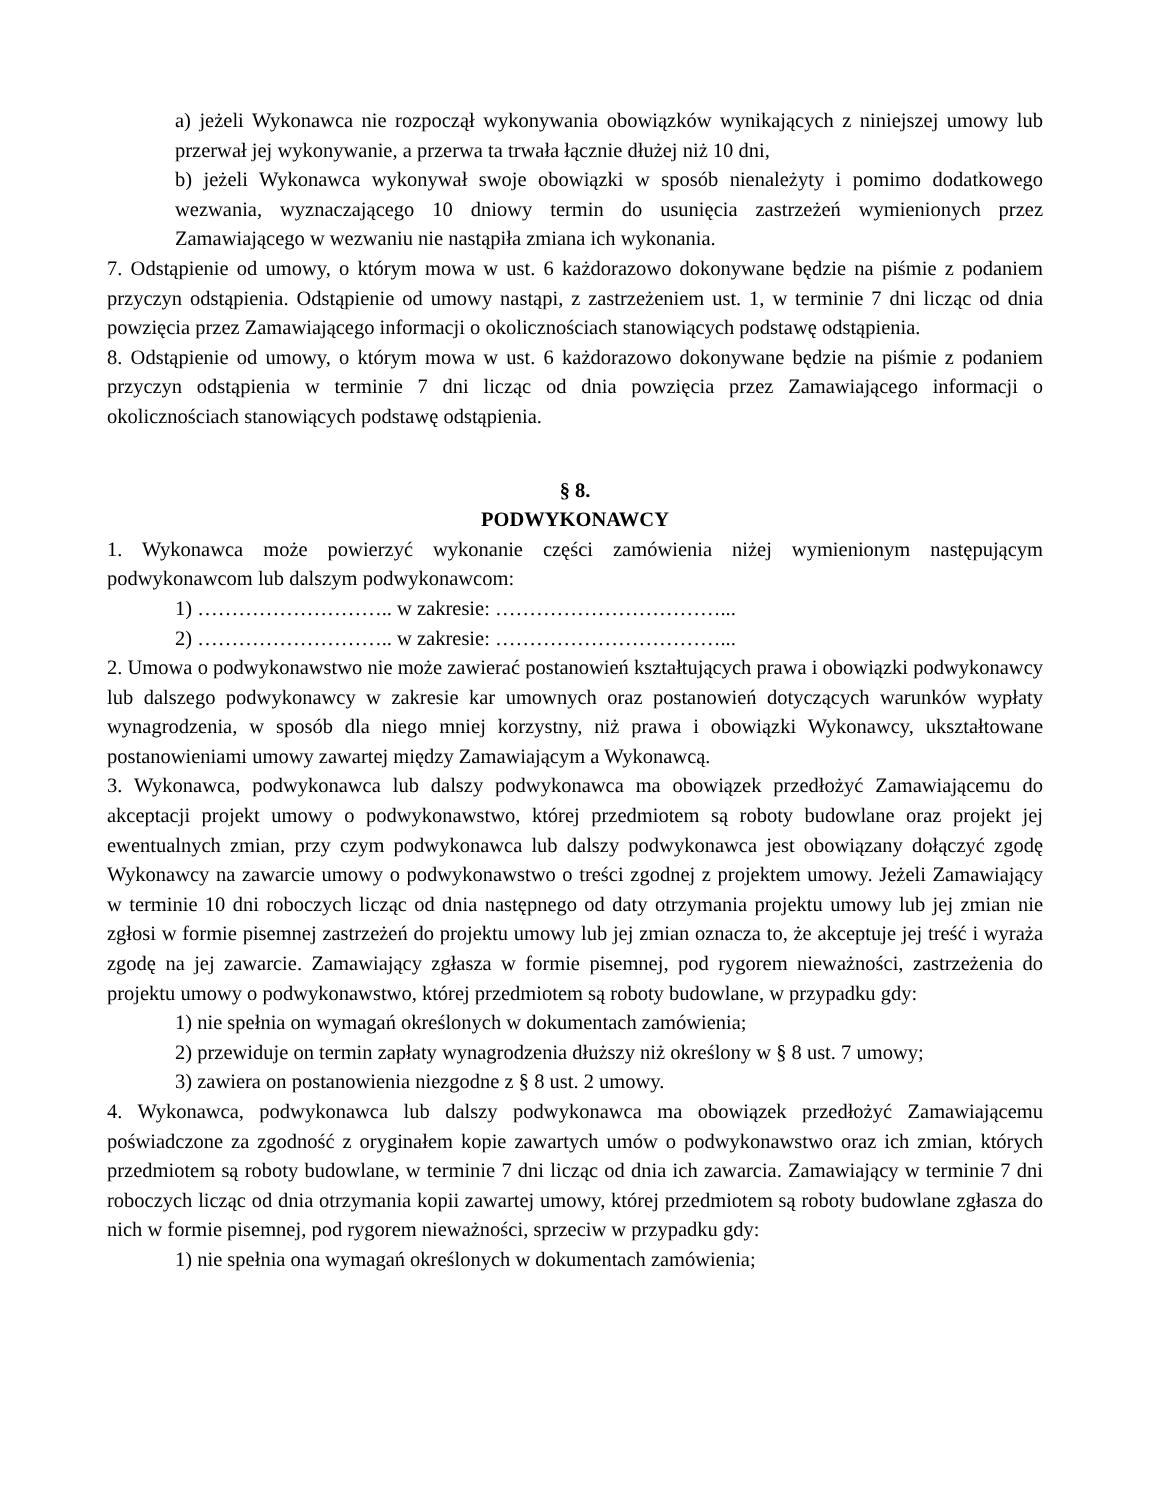a) jeżeli Wykonawca nie rozpoczął wykonywania obowiązków wynikających z niniejszej umowy lub przerwał jej wykonywanie, a przerwa ta trwała łącznie dłużej niż 10 dni,
b) jeżeli Wykonawca wykonywał swoje obowiązki w sposób nienależyty i pomimo dodatkowego wezwania, wyznaczającego 10 dniowy termin do usunięcia zastrzeżeń wymienionych przez Zamawiającego w wezwaniu nie nastąpiła zmiana ich wykonania.
7. Odstąpienie od umowy, o którym mowa w ust. 6 każdorazowo dokonywane będzie na piśmie z podaniem przyczyn odstąpienia. Odstąpienie od umowy nastąpi, z zastrzeżeniem ust. 1, w terminie 7 dni licząc od dnia powzięcia przez Zamawiającego informacji o okolicznościach stanowiących podstawę odstąpienia.
8. Odstąpienie od umowy, o którym mowa w ust. 6 każdorazowo dokonywane będzie na piśmie z podaniem przyczyn odstąpienia w terminie 7 dni licząc od dnia powzięcia przez Zamawiającego informacji o okolicznościach stanowiących podstawę odstąpienia.
§ 8.
PODWYKONAWCY
1. Wykonawca może powierzyć wykonanie części zamówienia niżej wymienionym następującym podwykonawcom lub dalszym podwykonawcom:
1) ……………………….. w zakresie: ……………………………...
2) ……………………….. w zakresie: ……………………………...
2. Umowa o podwykonawstwo nie może zawierać postanowień kształtujących prawa i obowiązki podwykonawcy lub dalszego podwykonawcy w zakresie kar umownych oraz postanowień dotyczących warunków wypłaty wynagrodzenia, w sposób dla niego mniej korzystny, niż prawa i obowiązki Wykonawcy, ukształtowane postanowieniami umowy zawartej między Zamawiającym a Wykonawcą.
3. Wykonawca, podwykonawca lub dalszy podwykonawca ma obowiązek przedłożyć Zamawiającemu do akceptacji projekt umowy o podwykonawstwo, której przedmiotem są roboty budowlane oraz projekt jej ewentualnych zmian, przy czym podwykonawca lub dalszy podwykonawca jest obowiązany dołączyć zgodę Wykonawcy na zawarcie umowy o podwykonawstwo o treści zgodnej z projektem umowy. Jeżeli Zamawiający w terminie 10 dni roboczych licząc od dnia następnego od daty otrzymania projektu umowy lub jej zmian nie zgłosi w formie pisemnej zastrzeżeń do projektu umowy lub jej zmian oznacza to, że akceptuje jej treść i wyraża zgodę na jej zawarcie. Zamawiający zgłasza w formie pisemnej, pod rygorem nieważności, zastrzeżenia do projektu umowy o podwykonawstwo, której przedmiotem są roboty budowlane, w przypadku gdy:
1) nie spełnia on wymagań określonych w dokumentach zamówienia;
2) przewiduje on termin zapłaty wynagrodzenia dłuższy niż określony w § 8 ust. 7 umowy;
3) zawiera on postanowienia niezgodne z § 8 ust. 2 umowy.
4. Wykonawca, podwykonawca lub dalszy podwykonawca ma obowiązek przedłożyć Zamawiającemu poświadczone za zgodność z oryginałem kopie zawartych umów o podwykonawstwo oraz ich zmian, których przedmiotem są roboty budowlane, w terminie 7 dni licząc od dnia ich zawarcia. Zamawiający w terminie 7 dni roboczych licząc od dnia otrzymania kopii zawartej umowy, której przedmiotem są roboty budowlane zgłasza do nich w formie pisemnej, pod rygorem nieważności, sprzeciw w przypadku gdy:
1) nie spełnia ona wymagań określonych w dokumentach zamówienia;